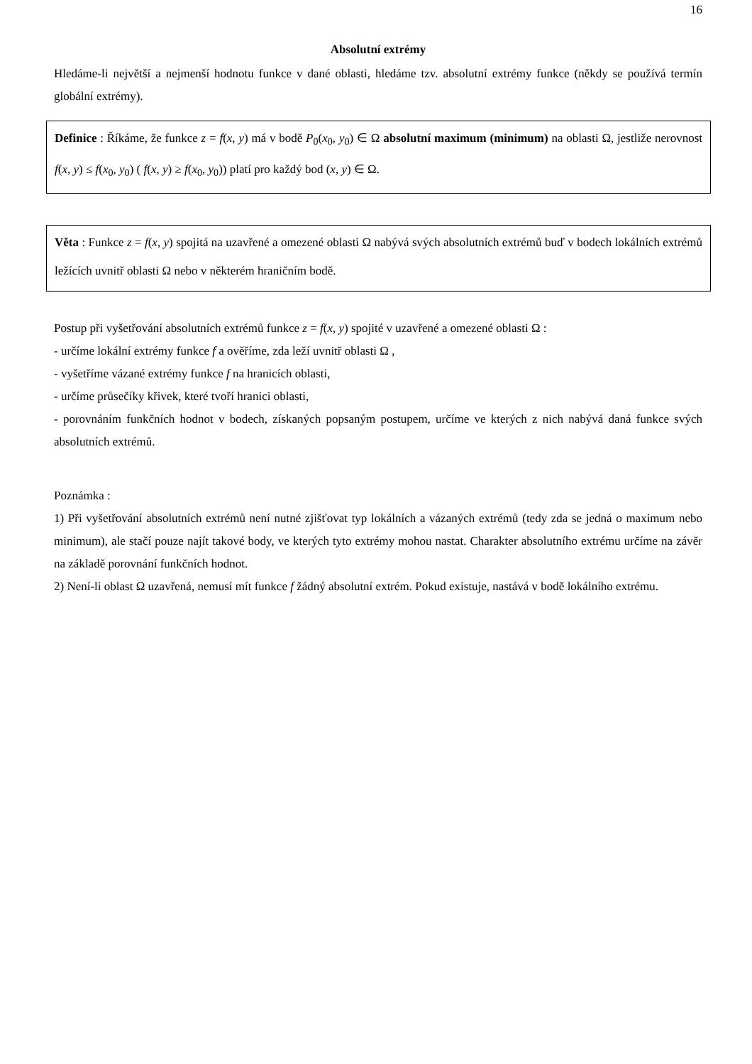16
Absolutní extrémy
Hledáme-li největší a nejmenší hodnotu funkce v dané oblasti, hledáme tzv. absolutní extrémy funkce (někdy se používá termín globální extrémy).
Definice : Říkáme, že funkce z = f(x, y) má v bodě P<sub>0</sub>(x<sub>0</sub>, y<sub>0</sub>) ∈ Ω absolutní maximum (minimum) na oblasti Ω, jestliže nerovnost f(x, y) ≤ f(x<sub>0</sub>, y<sub>0</sub>) ( f(x, y) ≥ f(x<sub>0</sub>, y<sub>0</sub>)) platí pro každý bod (x, y) ∈ Ω.
Věta : Funkce z = f(x, y) spojitá na uzavřené a omezené oblasti Ω nabývá svých absolutních extrémů buď v bodech lokálních extrémů ležících uvnitř oblasti Ω nebo v některém hraničním bodě.
Postup při vyšetřování absolutních extrémů funkce z = f(x, y) spojité v uzavřené a omezené oblasti Ω :
- určíme lokální extrémy funkce f a ověříme, zda leží uvnitř oblasti Ω ,
- vyšetříme vázané extrémy funkce f na hranicích oblasti,
- určíme průsečíky křivek, které tvoří hranici oblasti,
- porovnáním funkčních hodnot v bodech, získaných popsaným postupem, určíme ve kterých z nich nabývá daná funkce svých absolutních extrémů.
Poznámka :
1) Při vyšetřování absolutních extrémů není nutné zjišťovat typ lokálních a vázaných extrémů (tedy zda se jedná o maximum nebo minimum), ale stačí pouze najít takové body, ve kterých tyto extrémy mohou nastat. Charakter absolutního extrému určíme na závěr na základě porovnání funkčních hodnot.
2) Není-li oblast Ω uzavřená, nemusí mít funkce f žádný absolutní extrém. Pokud existuje, nastává v bodě lokálního extrému.